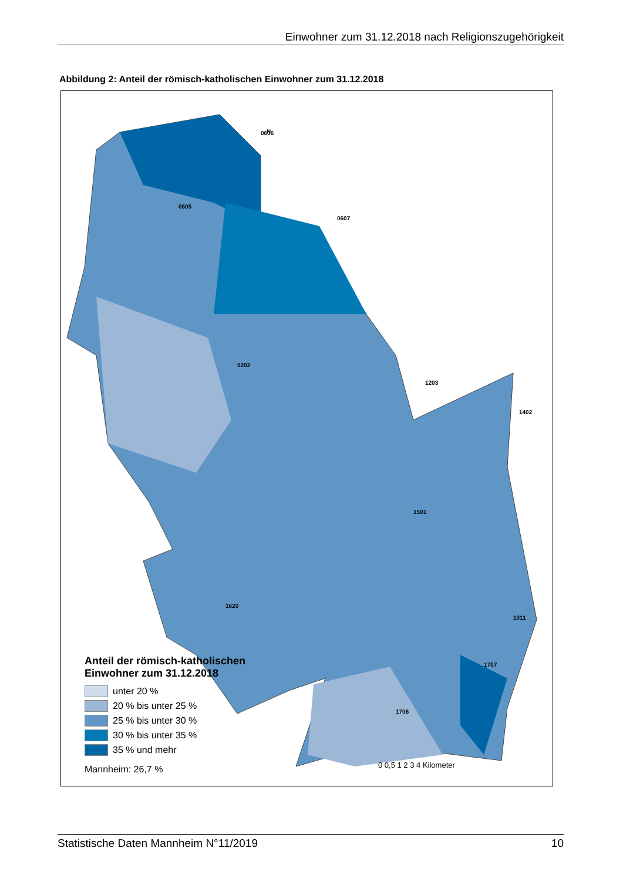Einwohner zum 31.12.2018 nach Religionszugehörigkeit
Abbildung 2: Anteil der römisch-katholischen Einwohner zum 31.12.2018
N
0606
0605
0607
0202
1203
1402
1501
1011
1707
1706
1620
Anteil der römisch-katholischen
Einwohner zum 31.12.2018
unter 20 %
20 % bis unter 25 %
25 % bis unter 30 %
30 % bis unter 35 %
35 % und mehr
Mannheim: 26,7 %
0 0,5 1 2 3 4 Kilometer
Statistische Daten Mannheim N°11/2019 10